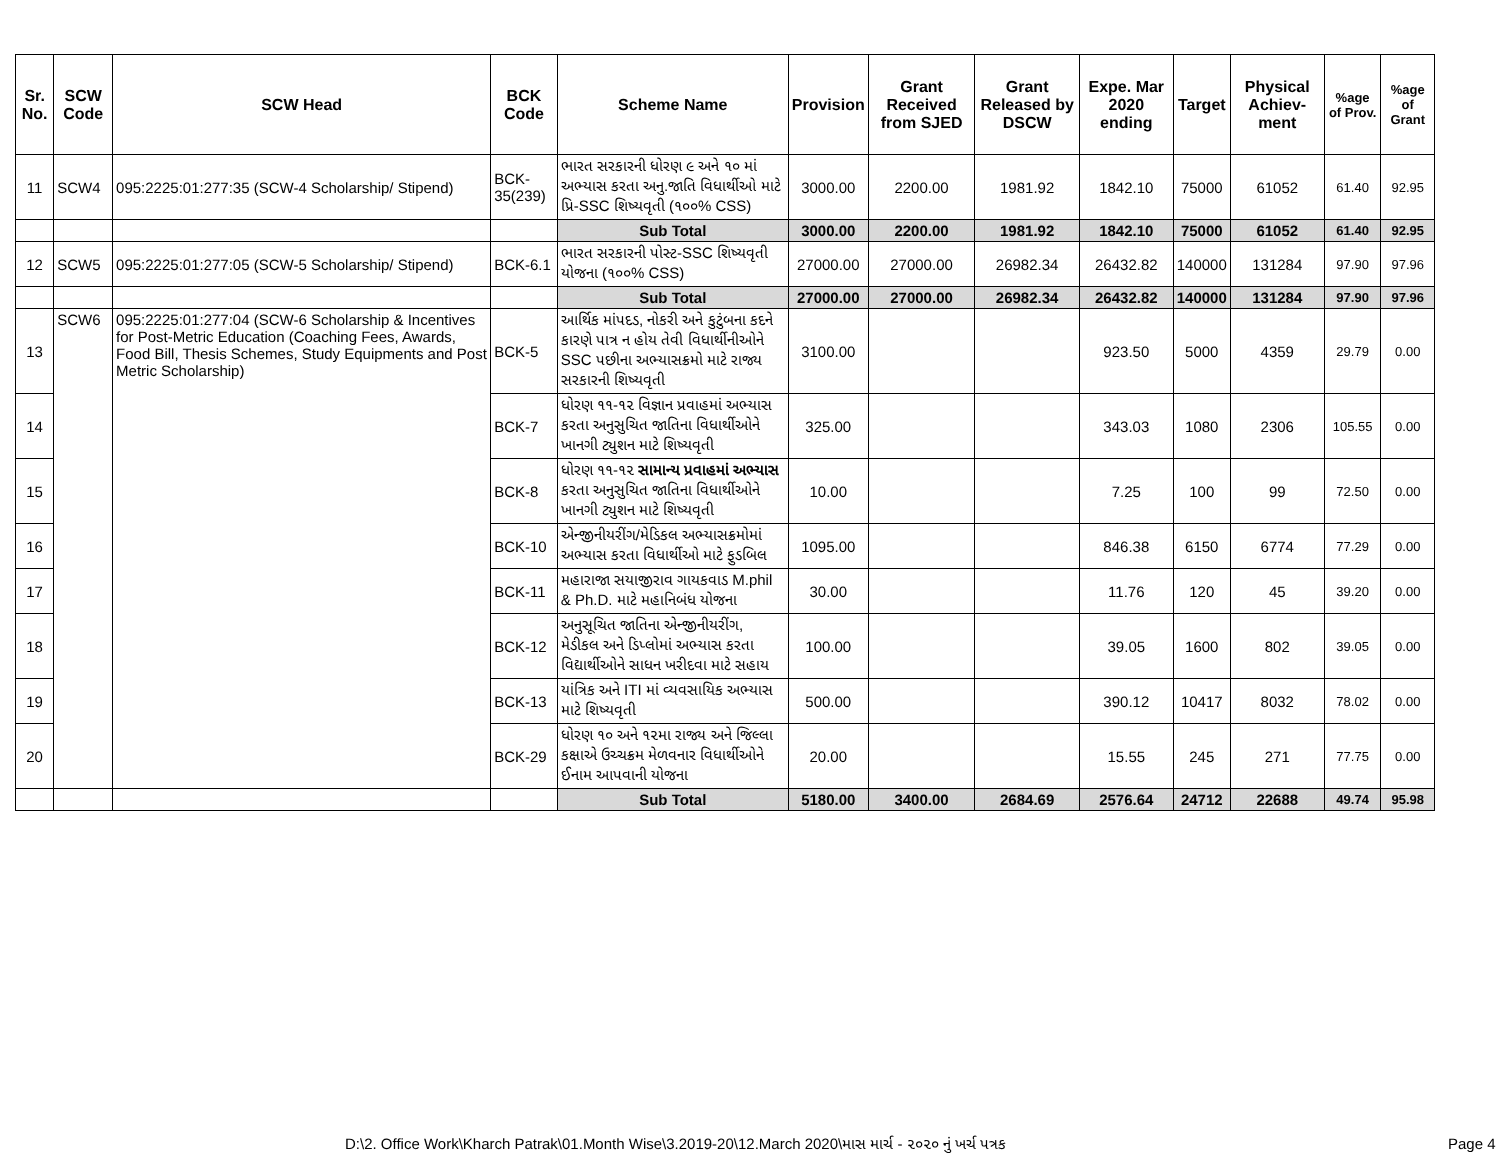| Sr. No. | SCW Code | SCW Head | BCK Code | Scheme Name | Provision | Grant Received from SJED | Grant Released by DSCW | Expe. Mar 2020 ending | Target | Physical Achiev-ment | %age of Prov. | %age of Grant |
| --- | --- | --- | --- | --- | --- | --- | --- | --- | --- | --- | --- | --- |
| 11 | SCW4 | 095:2225:01:277:35 (SCW-4 Scholarship/ Stipend) | BCK-35(239) | ભારત સરકારની ધોરણ ૯ અને ૧૦ માં અભ્યાસ કરતા અનુ.જાતિ વિધાર્થીઓ માટે પ્રિ-SSC શિષ્યવૃતી (૧૦૦% CSS) | 3000.00 | 2200.00 | 1981.92 | 1842.10 | 75000 | 61052 | 61.40 | 92.95 |
| | | | | Sub Total | 3000.00 | 2200.00 | 1981.92 | 1842.10 | 75000 | 61052 | 61.40 | 92.95 |
| 12 | SCW5 | 095:2225:01:277:05 (SCW-5 Scholarship/ Stipend) | BCK-6.1 | ભારત સરકારની પોસ્ટ-SSC શિષ્યવૃતી યોજના (૧૦૦% CSS) | 27000.00 | 27000.00 | 26982.34 | 26432.82 | 140000 | 131284 | 97.90 | 97.96 |
| | | | | Sub Total | 27000.00 | 27000.00 | 26982.34 | 26432.82 | 140000 | 131284 | 97.90 | 97.96 |
| 13 | SCW6 | 095:2225:01:277:04 (SCW-6 Scholarship & Incentives for Post-Metric Education (Coaching Fees, Awards, Food Bill, Thesis Schemes, Study Equipments and Post Metric Scholarship) | BCK-5 | આર્થિક માંપદડ, નોકરી અને કુટુંબના કદને કારણે પાત્ર ન હોય તેવી વિધાર્થીનીઓને SSC પછીના અભ્યાસક્રમો માટે રાજ્ય સરકારની શિષ્યવૃતી | 3100.00 | | | 923.50 | 5000 | 4359 | 29.79 | 0.00 |
| 14 | | | BCK-7 | ધોરણ ૧૧-૧૨ વિજ્ઞાન પ્રવાહમાં અભ્યાસ કરતા અનુસુચિત જાતિના વિધાર્થીઓને ખાનગી ટ્યુશન માટે શિષ્યવૃતી | 325.00 | | | 343.03 | 1080 | 2306 | 105.55 | 0.00 |
| 15 | | | BCK-8 | ધોરણ ૧૧-૧૨ સામાન્ય પ્રવાહમાં અભ્યાસ કરતા અનુસુચિત જાતિના વિધાર્થીઓને ખાનગી ટ્યુશન માટે શિષ્યવૃતી | 10.00 | | | 7.25 | 100 | 99 | 72.50 | 0.00 |
| 16 | | | BCK-10 | એન્જીનીયરીંગ/મેડિકલ અભ્યાસક્રમોમાં અભ્યાસ કરતા વિધાર્થીઓ માટે ફુડબિલ | 1095.00 | | | 846.38 | 6150 | 6774 | 77.29 | 0.00 |
| 17 | | | BCK-11 | મહારાજા સયાજીરાવ ગાયકવાડ M.phil & Ph.D. માટે મહાનિબંધ યોજના | 30.00 | | | 11.76 | 120 | 45 | 39.20 | 0.00 |
| 18 | | | BCK-12 | અનુસૂચિત જાતિના એન્જીનીયરીંગ, મેડીકલ અને ડિપ્લોમાં અભ્યાસ કરતા વિદ્યાર્થીઓને સાધન ખરીદવા માટે સહાય | 100.00 | | | 39.05 | 1600 | 802 | 39.05 | 0.00 |
| 19 | | | BCK-13 | યાંત્રિક અને ITI માં વ્યવસાયિક અભ્યાસ માટે શિષ્યવૃતી | 500.00 | | | 390.12 | 10417 | 8032 | 78.02 | 0.00 |
| 20 | | | BCK-29 | ધોરણ ૧૦ અને ૧૨મા રાજ્ય અને જિલ્લા કક્ષાએ ઉચ્ચક્રમ મેળવનાર વિધાર્થીઓને ઈનામ આપવાની યોજના | 20.00 | | | 15.55 | 245 | 271 | 77.75 | 0.00 |
| | | | | Sub Total | 5180.00 | 3400.00 | 2684.69 | 2576.64 | 24712 | 22688 | 49.74 | 95.98 |
D:\2. Office Work\Kharch Patrak\01.Month Wise\3.2019-20\12.March 2020\માસ માર્ચ - ૨૦૨૦ નું ખર્ચ પત્રક
Page 4